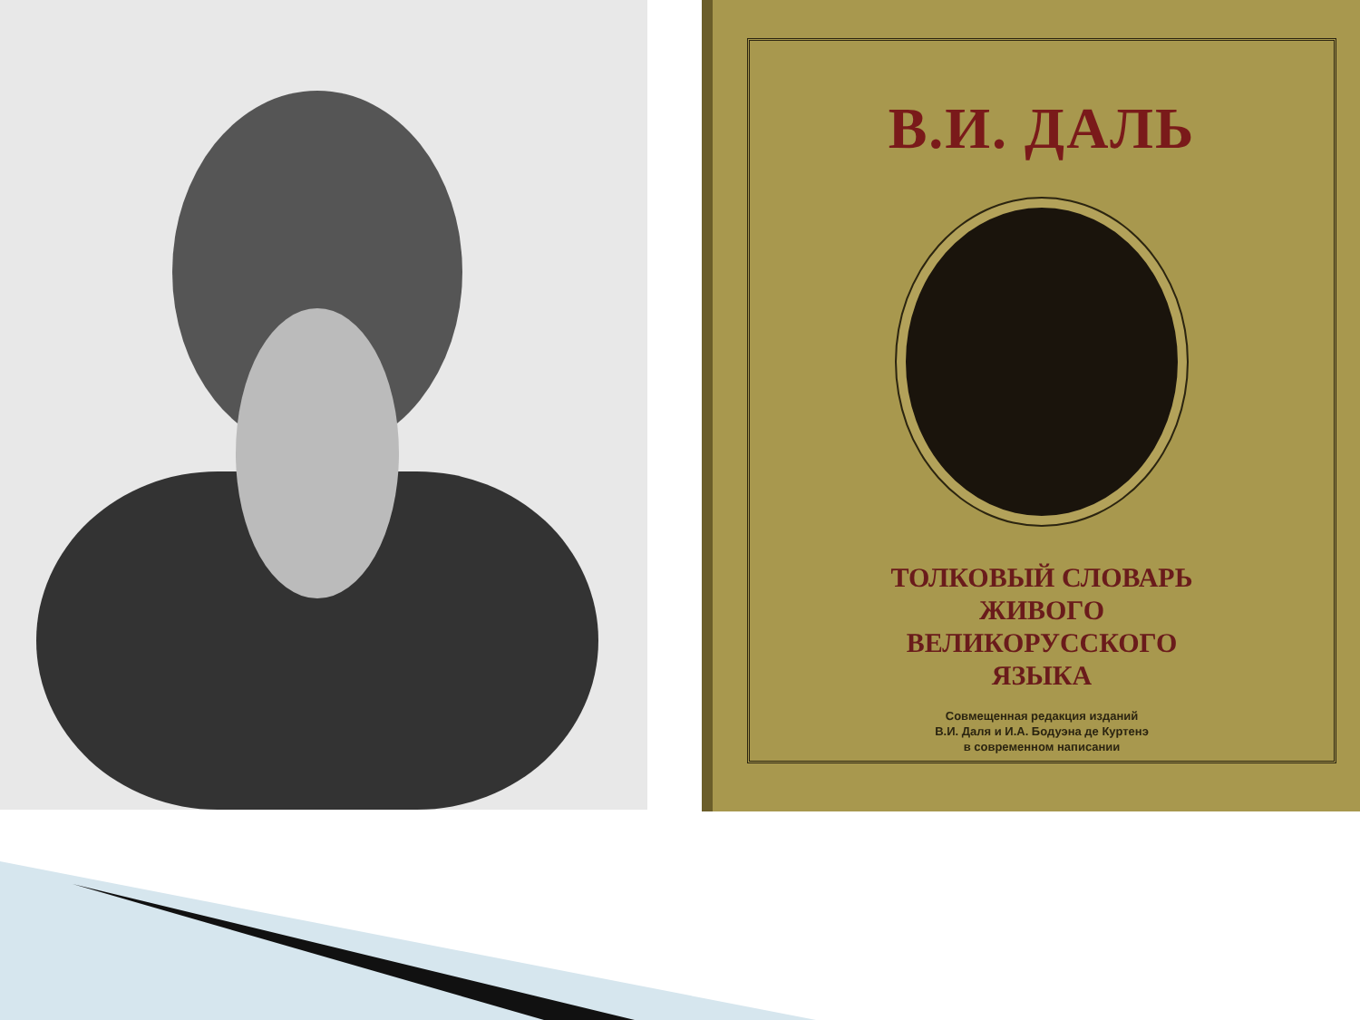В.И. ДАЛЬ
ТОЛКОВЫЙ СЛОВАРЬ
ЖИВОГО
ВЕЛИКОРУССКОГО
ЯЗЫКА
Совмещенная редакция изданий
В.И. Даля и И.А. Бодуэна де Куртенэ
в современном написании